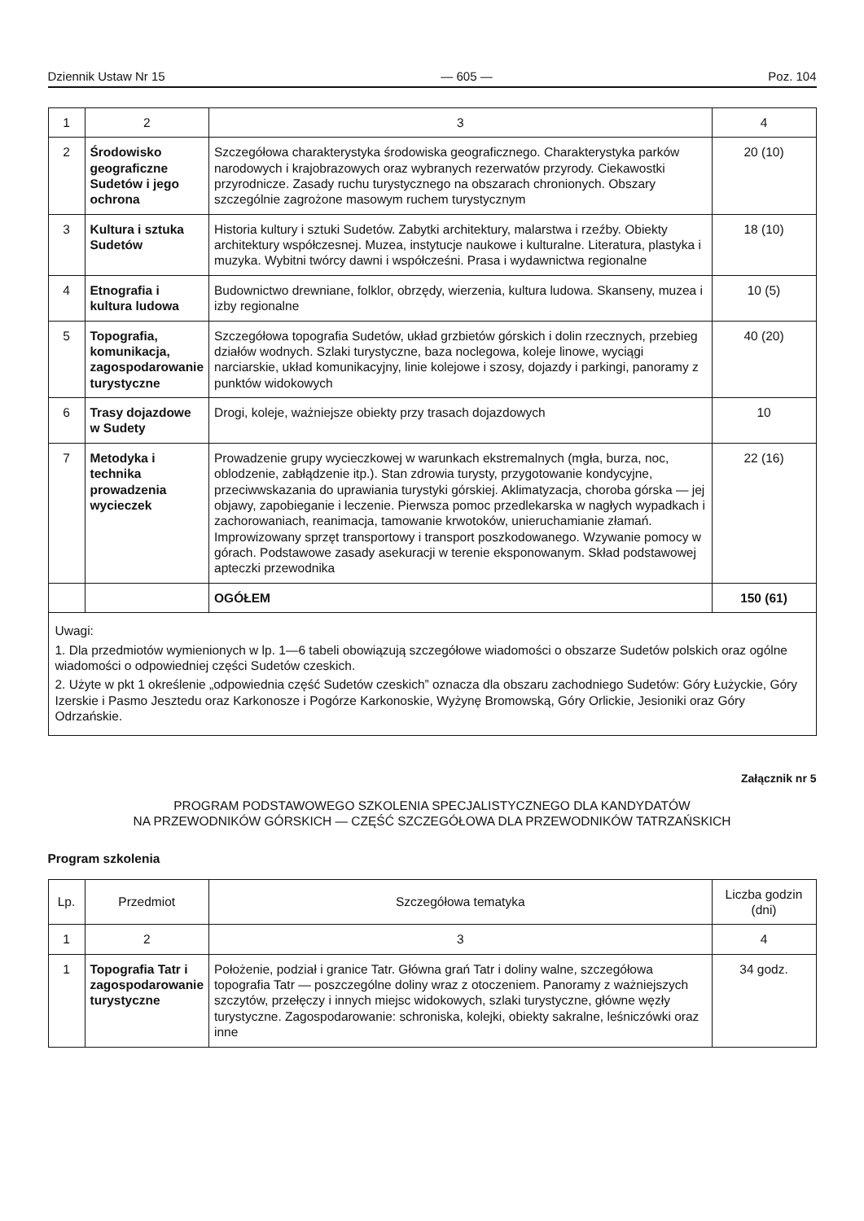Dziennik Ustaw Nr 15 — 605 — Poz. 104
| 1 | 2 | 3 | 4 |
| 2 | Środowisko geograficzne Sudetów i jego ochrona | Szczegółowa charakterystyka środowiska geograficznego. Charakterystyka parków narodowych i krajobrazowych oraz wybranych rezerwatów przyrody. Ciekawostki przyrodnicze. Zasady ruchu turystycznego na obszarach chronionych. Obszary szczególnie zagrożone masowym ruchem turystycznym | 20 (10) |
| 3 | Kultura i sztuka Sudetów | Historia kultury i sztuki Sudetów. Zabytki architektury, malarstwa i rzeźby. Obiekty architektury współczesnej. Muzea, instytucje naukowe i kulturalne. Literatura, plastyka i muzyka. Wybitni twórcy dawni i współcześni. Prasa i wydawnictwa regionalne | 18 (10) |
| 4 | Etnografia i kultura ludowa | Budownictwo drewniane, folklor, obrzędy, wierzenia, kultura ludowa. Skanseny, muzea i izby regionalne | 10 (5) |
| 5 | Topografia, komunikacja, zagospodarowanie turystyczne | Szczegółowa topografia Sudetów, układ grzbietów górskich i dolin rzecznych, przebieg działów wodnych. Szlaki turystyczne, baza noclegowa, koleje linowe, wyciągi narciarskie, układ komunikacyjny, linie kolejowe i szosy, dojazdy i parkingi, panoramy z punktów widokowych | 40 (20) |
| 6 | Trasy dojazdowe w Sudety | Drogi, koleje, ważniejsze obiekty przy trasach dojazdowych | 10 |
| 7 | Metodyka i technika prowadzenia wycieczek | Prowadzenie grupy wycieczkowej w warunkach ekstremalnych (mgła, burza, noc, oblodzenie, zabłądzenie itp.). Stan zdrowia turysty, przygotowanie kondycyjne, przeciwwskazania do uprawiania turystyki górskiej. Aklimatyzacja, choroba górska — jej objawy, zapobieganie i leczenie. Pierwsza pomoc przedlekarska w nagłych wypadkach i zachorowaniach, reanimacja, tamowanie krwotoków, unieruchamianie złamań. Improwizowany sprzęt transportowy i transport poszkodowanego. Wzywanie pomocy w górach. Podstawowe zasady asekuracji w terenie eksponowanym. Skład podstawowej apteczki przewodnika | 22 (16) |
| | | OGÓŁEM | 150 (61) |
Uwagi:
1. Dla przedmiotów wymienionych w lp. 1—6 tabeli obowiązują szczegółowe wiadomości o obszarze Sudetów polskich oraz ogólne wiadomości o odpowiedniej części Sudetów czeskich.
2. Użyte w pkt 1 określenie „odpowiednia część Sudetów czeskich” oznacza dla obszaru zachodniego Sudetów: Góry Łużyckie, Góry Izerskie i Pasmo Jesztedu oraz Karkonosze i Pogórze Karkonoskie, Wyżynę Bromowską, Góry Orlickie, Jesioniki oraz Góry Odrzańskie.
Załącznik nr 5
PROGRAM PODSTAWOWEGO SZKOLENIA SPECJALISTYCZNEGO DLA KANDYDATÓW
NA PRZEWODNIKÓW GÓRSKICH — CZĘŚĆ SZCZEGÓŁOWA DLA PRZEWODNIKÓW TATRZAŃSKICH
Program szkolenia
| Lp. | Przedmiot | Szczegółowa tematyka | Liczba godzin (dni) |
| --- | --- | --- | --- |
| 1 | 2 | 3 | 4 |
| 1 | Topografia Tatr i zagospodarowanie turystyczne | Położenie, podział i granice Tatr. Główna grań Tatr i doliny walne, szczegółowa topografia Tatr — poszczególne doliny wraz z otoczeniem. Panoramy z ważniejszych szczytów, przełęczy i innych miejsc widokowych, szlaki turystyczne, główne węzły turystyczne. Zagospodarowanie: schroniska, kolejki, obiekty sakralne, leśniczówki oraz inne | 34 godz. |